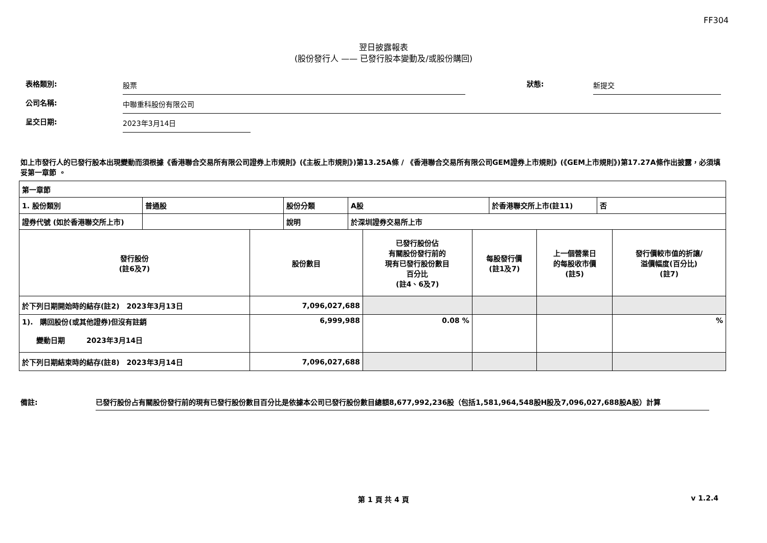FF304
翌日披露報表
(股份發行人 —— 已發行股本變動及/或股份購回)
表格類別:
股票
狀態:
新提交
公司名稱:
中聯重科股份有限公司
呈交日期:
2023年3月14日
如上市發行人的已發行股本出現變動而須根據《香港聯合交易所有限公司證券上市規則》(《主板上市規則》)第13.25A條 / 《香港聯合交易所有限公司GEM證券上市規則》(《GEM上市規則》)第17.27A條作出披露，必須填妥第一章節 。
| 第一章節 | | | | | |
| / 1. 股份類別 / 普通股 / 股份分類 / A股 / 於香港聯交所上市(註11) / 否 / / 證券代號 (如於香港聯交所上市) / / 說明 / 於深圳證券交易所上市 / / / | | | | | |
| 發行股份 (註6及7) | 股份數目 | 已發行股份佔 有關股份發行前的 現有已發行股份數目 百分比 (註4、6及7) | 每股發行價 (註1及7) | 上一個營業日 的每股收市價 (註5) | 發行價較市值的折讓/ 溢價幅度(百分比) (註7) |
| 於下列日期開始時的結存(註2) 2023年3月13日 | 7,096,027,688 | | | | |
| 1). 購回股份(或其他證券)但沒有註銷 變動日期 2023年3月14日 | 6,999,988 | 0.08 % | | | % |
| 於下列日期結束時的結存(註8) 2023年3月14日 | 7,096,027,688 | | | | |
備註: 已發行股份占有關股份發行前的現有已發行股份數目百分比是依據本公司已發行股份數目總額8,677,992,236股（包括1,581,964,548股H股及7,096,027,688股A股）計算
第 1 頁 共 4 頁 v 1.2.4